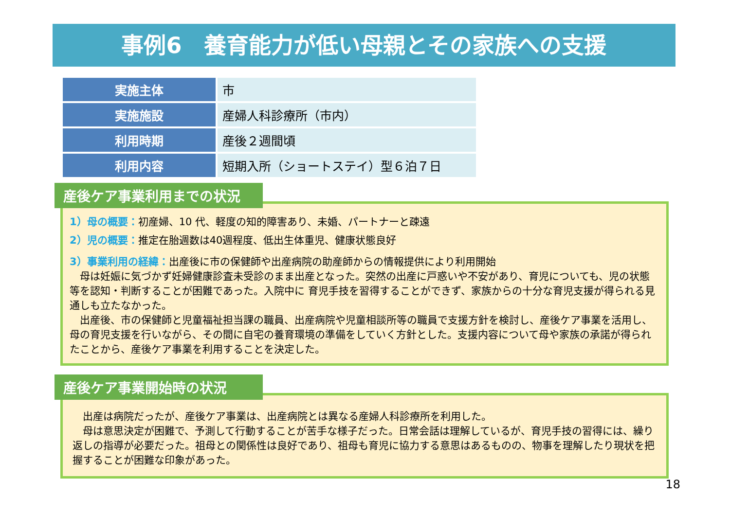事例6　養育能力が低い母親とその家族への支援
| 実施主体 | 市 |
| 実施施設 | 産婦人科診療所（市内） |
| 利用時期 | 産後２週間頃 |
| 利用内容 | 短期入所（ショートステイ）型６泊７日 |
産後ケア事業利用までの状況
1）母の概要：初産婦、10 代、軽度の知的障害あり、未婚、パートナーと疎遠
2）児の概要：推定在胎週数は40週程度、低出生体重児、健康状態良好
3）事業利用の経緯：出産後に市の保健師や出産病院の助産師からの情報提供により利用開始
　母は妊娠に気づかず妊婦健康診査未受診のまま出産となった。突然の出産に戸惑いや不安があり、育児についても、児の状態等を認知・判断することが困難であった。入院中に 育児手技を習得することができず、家族からの十分な育児支援が得られる見通しも立たなかった。
　出産後、市の保健師と児童福祉担当課の職員、出産病院や児童相談所等の職員で支援方針を検討し、産後ケア事業を活用し、母の育児支援を行いながら、その間に自宅の養育環境の準備をしていく方針とした。支援内容について母や家族の承諾が得られたことから、産後ケア事業を利用することを決定した。
産後ケア事業開始時の状況
　出産は病院だったが、産後ケア事業は、出産病院とは異なる産婦人科診療所を利用した。
　母は意思決定が困難で、予測して行動することが苦手な様子だった。日常会話は理解しているが、育児手技の習得には、繰り返しの指導が必要だった。祖母との関係性は良好であり、祖母も育児に協力する意思はあるものの、物事を理解したり現状を把握することが困難な印象があった。
18